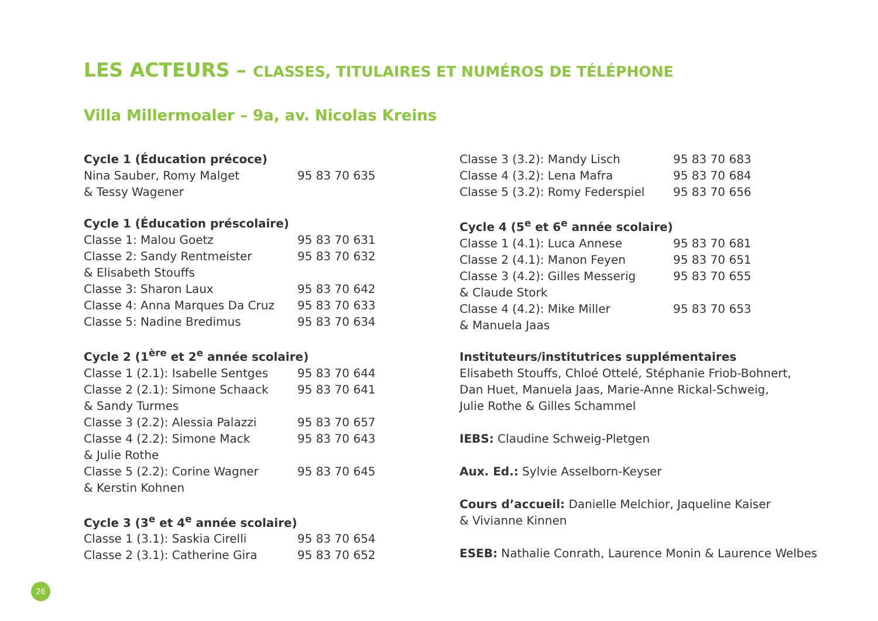LES ACTEURS – CLASSES, TITULAIRES ET NUMÉROS DE TÉLÉPHONE
Villa Millermoaler – 9a, av. Nicolas Kreins
| Cycle 1 (Éducation précoce) | |
| --- | --- |
| Nina Sauber, Romy Malget | 95 83 70 635 |
| & Tessy Wagener | |
| Cycle 1 (Éducation préscolaire) | |
| --- | --- |
| Classe 1: Malou Goetz | 95 83 70 631 |
| Classe 2: Sandy Rentmeister | 95 83 70 632 |
| & Elisabeth Stouffs | |
| Classe 3: Sharon Laux | 95 83 70 642 |
| Classe 4: Anna Marques Da Cruz | 95 83 70 633 |
| Classe 5: Nadine Bredimus | 95 83 70 634 |
| Cycle 2 (1<sup>ère</sup> et 2<sup>e</sup> année scolaire) | |
| --- | --- |
| Classe 1 (2.1): Isabelle Sentges | 95 83 70 644 |
| Classe 2 (2.1): Simone Schaack | 95 83 70 641 |
| & Sandy Turmes | |
| Classe 3 (2.2): Alessia Palazzi | 95 83 70 657 |
| Classe 4 (2.2): Simone Mack | 95 83 70 643 |
| & Julie Rothe | |
| Classe 5 (2.2): Corine Wagner | 95 83 70 645 |
| & Kerstin Kohnen | |
| Cycle 3 (3<sup>e</sup> et 4<sup>e</sup> année scolaire) | |
| --- | --- |
| Classe 1 (3.1): Saskia Cirelli | 95 83 70 654 |
| Classe 2 (3.1): Catherine Gira | 95 83 70 652 |
| Classe 3 (3.2): Mandy Lisch | 95 83 70 683 |
| Classe 4 (3.2): Lena Mafra | 95 83 70 684 |
| Classe 5 (3.2): Romy Federspiel | 95 83 70 656 |
| Cycle 4 (5<sup>e</sup> et 6<sup>e</sup> année scolaire) | |
| --- | --- |
| Classe 1 (4.1): Luca Annese | 95 83 70 681 |
| Classe 2 (4.1): Manon Feyen | 95 83 70 651 |
| Classe 3 (4.2): Gilles Messerig | 95 83 70 655 |
| & Claude Stork | |
| Classe 4 (4.2): Mike Miller | 95 83 70 653 |
| & Manuela Jaas | |
Instituteurs/institutrices supplémentaires
Elisabeth Stouffs, Chloé Ottelé, Stéphanie Friob-Bohnert,
Dan Huet, Manuela Jaas, Marie-Anne Rickal-Schweig,
Julie Rothe & Gilles Schammel
IEBS: Claudine Schweig-Pletgen
Aux. Ed.: Sylvie Asselborn-Keyser
Cours d’accueil: Danielle Melchior, Jaqueline Kaiser
& Vivianne Kinnen
ESEB: Nathalie Conrath, Laurence Monin & Laurence Welbes
26